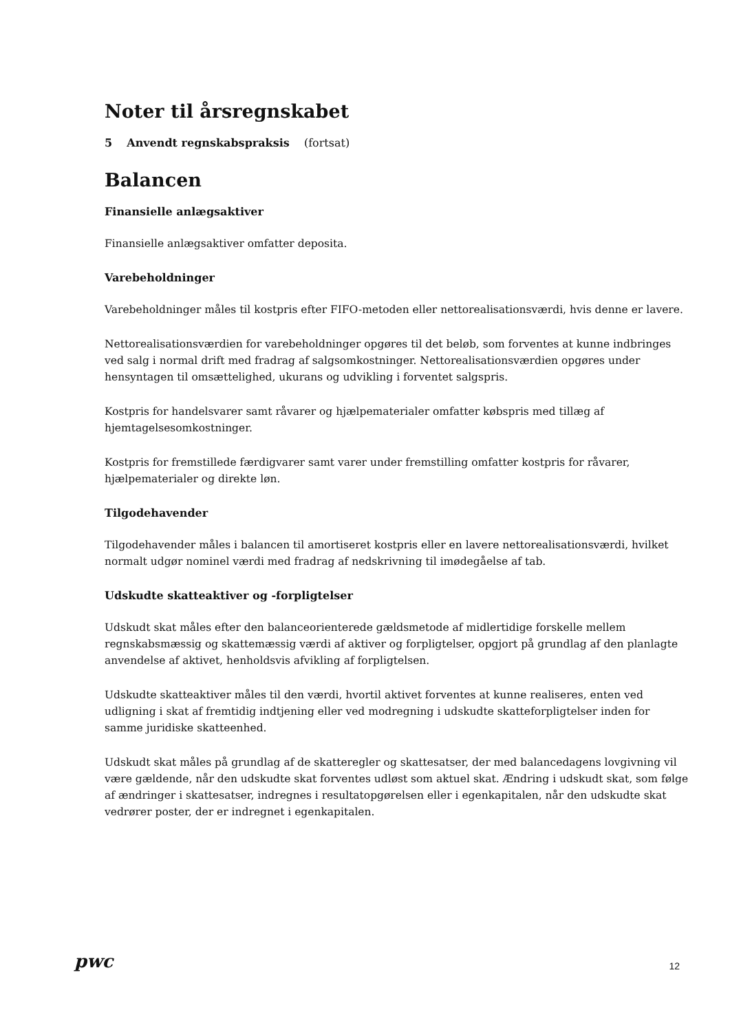Noter til årsregnskabet
5 Anvendt regnskabspraksis (fortsat)
Balancen
Finansielle anlægsaktiver
Finansielle anlægsaktiver omfatter deposita.
Varebeholdninger
Varebeholdninger måles til kostpris efter FIFO-metoden eller nettorealisationsværdi, hvis denne er lavere.
Nettorealisationsværdien for varebeholdninger opgøres til det beløb, som forventes at kunne indbringes ved salg i normal drift med fradrag af salgsomkostninger. Nettorealisationsværdien opgøres under hensyntagen til omsættelighed, ukurans og udvikling i forventet salgspris.
Kostpris for handelsvarer samt råvarer og hjælpematerialer omfatter købspris med tillæg af hjemtagelsesomkostninger.
Kostpris for fremstillede færdigvarer samt varer under fremstilling omfatter kostpris for råvarer, hjælpematerialer og direkte løn.
Tilgodehavender
Tilgodehavender måles i balancen til amortiseret kostpris eller en lavere nettorealisationsværdi, hvilket normalt udgør nominel værdi med fradrag af nedskrivning til imødegåelse af tab.
Udskudte skatteaktiver og -forpligtelser
Udskudt skat måles efter den balanceorienterede gældsmetode af midlertidige forskelle mellem regnskabsmæssig og skattemæssig værdi af aktiver og forpligtelser, opgjort på grundlag af den planlagte anvendelse af aktivet, henholdsvis afvikling af forpligtelsen.
Udskudte skatteaktiver måles til den værdi, hvortil aktivet forventes at kunne realiseres, enten ved udligning i skat af fremtidig indtjening eller ved modregning i udskudte skatteforpligtelser inden for samme juridiske skatteenhed.
Udskudt skat måles på grundlag af de skatteregler og skattesatser, der med balancedagens lovgivning vil være gældende, når den udskudte skat forventes udløst som aktuel skat. Ændring i udskudt skat, som følge af ændringer i skattesatser, indregnes i resultatopgørelsen eller i egenkapitalen, når den udskudte skat vedrører poster, der er indregnet i egenkapitalen.
pwc 12